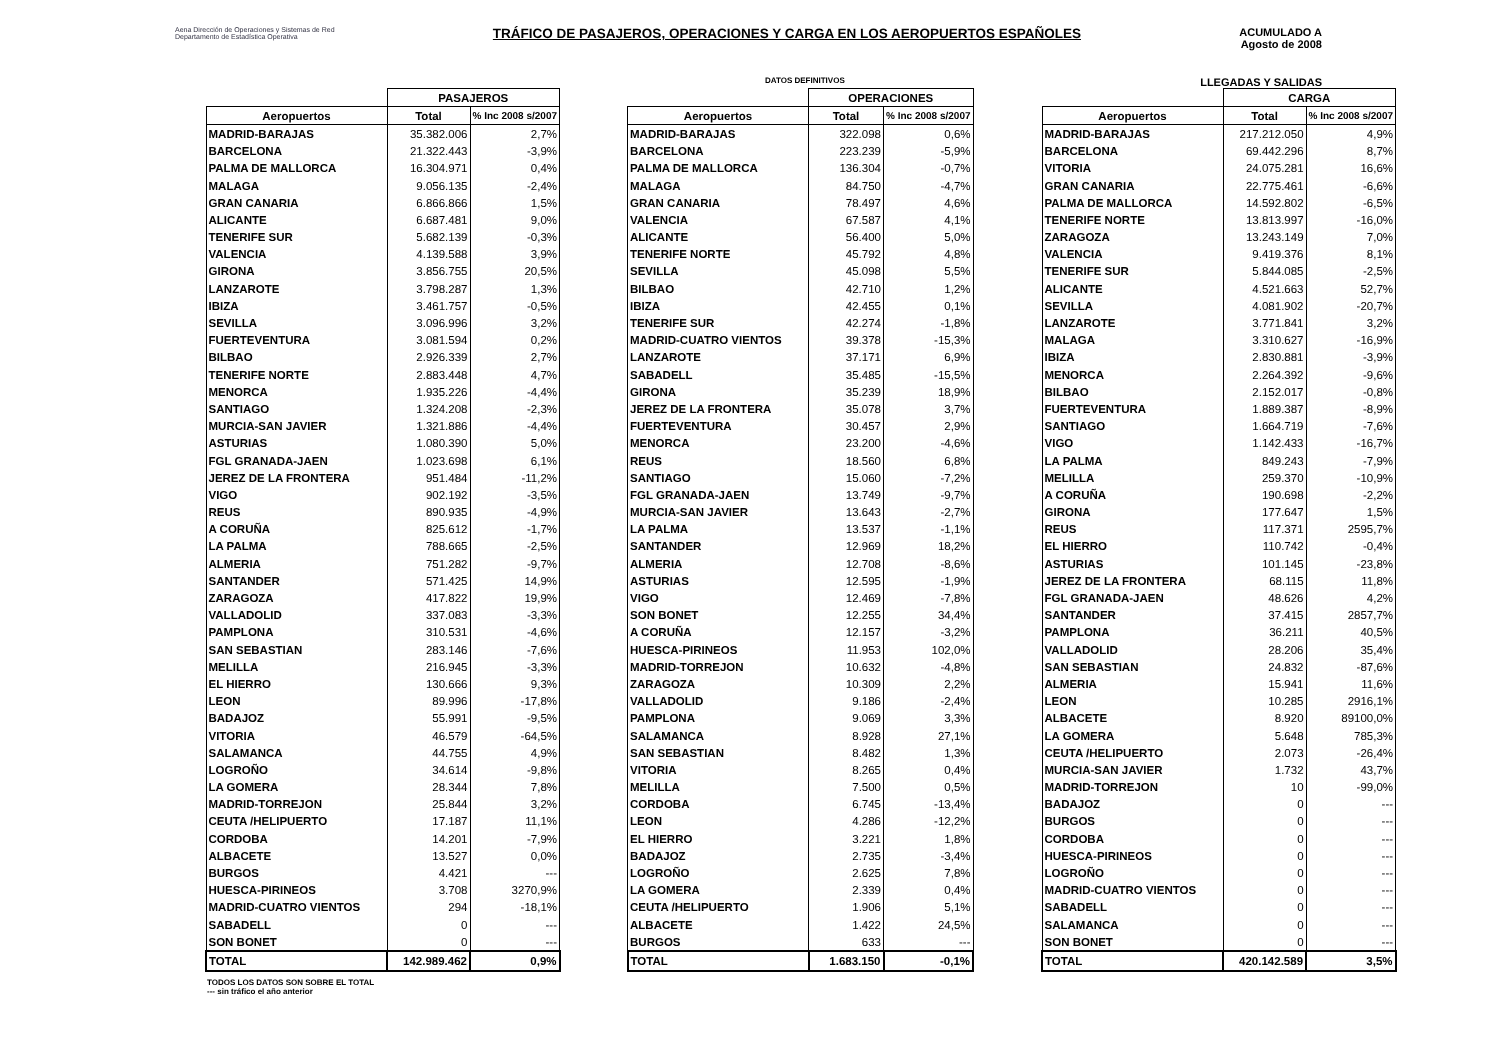Aena Dirección de Operaciones y Sistemas de Red
Departamento de Estadística Operativa
TRÁFICO DE PASAJEROS, OPERACIONES Y CARGA EN LOS AEROPUERTOS ESPAÑOLES
ACUMULADO A
Agosto de 2008
DATOS DEFINITIVOS LLEGADAS Y SALIDAS
| | PASAJEROS | |
| --- | --- | --- |
| Aeropuertos | Total | % Inc 2008 s/2007 |
| MADRID-BARAJAS | 35.382.006 | 2,7% |
| BARCELONA | 21.322.443 | -3,9% |
| PALMA DE MALLORCA | 16.304.971 | 0,4% |
| MALAGA | 9.056.135 | -2,4% |
| GRAN CANARIA | 6.866.866 | 1,5% |
| ALICANTE | 6.687.481 | 9,0% |
| TENERIFE SUR | 5.682.139 | -0,3% |
| VALENCIA | 4.139.588 | 3,9% |
| GIRONA | 3.856.755 | 20,5% |
| LANZAROTE | 3.798.287 | 1,3% |
| IBIZA | 3.461.757 | -0,5% |
| SEVILLA | 3.096.996 | 3,2% |
| FUERTEVENTURA | 3.081.594 | 0,2% |
| BILBAO | 2.926.339 | 2,7% |
| TENERIFE NORTE | 2.883.448 | 4,7% |
| MENORCA | 1.935.226 | -4,4% |
| SANTIAGO | 1.324.208 | -2,3% |
| MURCIA-SAN JAVIER | 1.321.886 | -4,4% |
| ASTURIAS | 1.080.390 | 5,0% |
| FGL GRANADA-JAEN | 1.023.698 | 6,1% |
| JEREZ DE LA FRONTERA | 951.484 | -11,2% |
| VIGO | 902.192 | -3,5% |
| REUS | 890.935 | -4,9% |
| A CORUÑA | 825.612 | -1,7% |
| LA PALMA | 788.665 | -2,5% |
| ALMERIA | 751.282 | -9,7% |
| SANTANDER | 571.425 | 14,9% |
| ZARAGOZA | 417.822 | 19,9% |
| VALLADOLID | 337.083 | -3,3% |
| PAMPLONA | 310.531 | -4,6% |
| SAN SEBASTIAN | 283.146 | -7,6% |
| MELILLA | 216.945 | -3,3% |
| EL HIERRO | 130.666 | 9,3% |
| LEON | 89.996 | -17,8% |
| BADAJOZ | 55.991 | -9,5% |
| VITORIA | 46.579 | -64,5% |
| SALAMANCA | 44.755 | 4,9% |
| LOGROÑO | 34.614 | -9,8% |
| LA GOMERA | 28.344 | 7,8% |
| MADRID-TORREJON | 25.844 | 3,2% |
| CEUTA /HELIPUERTO | 17.187 | 11,1% |
| CORDOBA | 14.201 | -7,9% |
| ALBACETE | 13.527 | 0,0% |
| BURGOS | 4.421 | --- |
| HUESCA-PIRINEOS | 3.708 | 3270,9% |
| MADRID-CUATRO VIENTOS | 294 | -18,1% |
| SABADELL | 0 | --- |
| SON BONET | 0 | --- |
| TOTAL | 142.989.462 | 0,9% |
| | OPERACIONES | |
| --- | --- | --- |
| Aeropuertos | Total | % Inc 2008 s/2007 |
| MADRID-BARAJAS | 322.098 | 0,6% |
| BARCELONA | 223.239 | -5,9% |
| PALMA DE MALLORCA | 136.304 | -0,7% |
| MALAGA | 84.750 | -4,7% |
| GRAN CANARIA | 78.497 | 4,6% |
| VALENCIA | 67.587 | 4,1% |
| ALICANTE | 56.400 | 5,0% |
| TENERIFE NORTE | 45.792 | 4,8% |
| SEVILLA | 45.098 | 5,5% |
| BILBAO | 42.710 | 1,2% |
| IBIZA | 42.455 | 0,1% |
| TENERIFE SUR | 42.274 | -1,8% |
| MADRID-CUATRO VIENTOS | 39.378 | -15,3% |
| LANZAROTE | 37.171 | 6,9% |
| SABADELL | 35.485 | -15,5% |
| GIRONA | 35.239 | 18,9% |
| JEREZ DE LA FRONTERA | 35.078 | 3,7% |
| FUERTEVENTURA | 30.457 | 2,9% |
| MENORCA | 23.200 | -4,6% |
| REUS | 18.560 | 6,8% |
| SANTIAGO | 15.060 | -7,2% |
| FGL GRANADA-JAEN | 13.749 | -9,7% |
| MURCIA-SAN JAVIER | 13.643 | -2,7% |
| LA PALMA | 13.537 | -1,1% |
| SANTANDER | 12.969 | 18,2% |
| ALMERIA | 12.708 | -8,6% |
| ASTURIAS | 12.595 | -1,9% |
| VIGO | 12.469 | -7,8% |
| SON BONET | 12.255 | 34,4% |
| A CORUÑA | 12.157 | -3,2% |
| HUESCA-PIRINEOS | 11.953 | 102,0% |
| MADRID-TORREJON | 10.632 | -4,8% |
| ZARAGOZA | 10.309 | 2,2% |
| VALLADOLID | 9.186 | -2,4% |
| PAMPLONA | 9.069 | 3,3% |
| SALAMANCA | 8.928 | 27,1% |
| SAN SEBASTIAN | 8.482 | 1,3% |
| VITORIA | 8.265 | 0,4% |
| MELILLA | 7.500 | 0,5% |
| CORDOBA | 6.745 | -13,4% |
| LEON | 4.286 | -12,2% |
| EL HIERRO | 3.221 | 1,8% |
| BADAJOZ | 2.735 | -3,4% |
| LOGROÑO | 2.625 | 7,8% |
| LA GOMERA | 2.339 | 0,4% |
| CEUTA /HELIPUERTO | 1.906 | 5,1% |
| ALBACETE | 1.422 | 24,5% |
| BURGOS | 633 | --- |
| TOTAL | 1.683.150 | -0,1% |
| | CARGA | |
| --- | --- | --- |
| Aeropuertos | Total | % Inc 2008 s/2007 |
| MADRID-BARAJAS | 217.212.050 | 4,9% |
| BARCELONA | 69.442.296 | 8,7% |
| VITORIA | 24.075.281 | 16,6% |
| GRAN CANARIA | 22.775.461 | -6,6% |
| PALMA DE MALLORCA | 14.592.802 | -6,5% |
| TENERIFE NORTE | 13.813.997 | -16,0% |
| ZARAGOZA | 13.243.149 | 7,0% |
| VALENCIA | 9.419.376 | 8,1% |
| TENERIFE SUR | 5.844.085 | -2,5% |
| ALICANTE | 4.521.663 | 52,7% |
| SEVILLA | 4.081.902 | -20,7% |
| LANZAROTE | 3.771.841 | 3,2% |
| MALAGA | 3.310.627 | -16,9% |
| IBIZA | 2.830.881 | -3,9% |
| MENORCA | 2.264.392 | -9,6% |
| BILBAO | 2.152.017 | -0,8% |
| FUERTEVENTURA | 1.889.387 | -8,9% |
| SANTIAGO | 1.664.719 | -7,6% |
| VIGO | 1.142.433 | -16,7% |
| LA PALMA | 849.243 | -7,9% |
| MELILLA | 259.370 | -10,9% |
| A CORUÑA | 190.698 | -2,2% |
| GIRONA | 177.647 | 1,5% |
| REUS | 117.371 | 2595,7% |
| EL HIERRO | 110.742 | -0,4% |
| ASTURIAS | 101.145 | -23,8% |
| JEREZ DE LA FRONTERA | 68.115 | 11,8% |
| FGL GRANADA-JAEN | 48.626 | 4,2% |
| SANTANDER | 37.415 | 2857,7% |
| PAMPLONA | 36.211 | 40,5% |
| VALLADOLID | 28.206 | 35,4% |
| SAN SEBASTIAN | 24.832 | -87,6% |
| ALMERIA | 15.941 | 11,6% |
| LEON | 10.285 | 2916,1% |
| ALBACETE | 8.920 | 89100,0% |
| LA GOMERA | 5.648 | 785,3% |
| CEUTA /HELIPUERTO | 2.073 | -26,4% |
| MURCIA-SAN JAVIER | 1.732 | 43,7% |
| MADRID-TORREJON | 10 | -99,0% |
| BADAJOZ | 0 | --- |
| BURGOS | 0 | --- |
| CORDOBA | 0 | --- |
| HUESCA-PIRINEOS | 0 | --- |
| LOGROÑO | 0 | --- |
| MADRID-CUATRO VIENTOS | 0 | --- |
| SABADELL | 0 | --- |
| SALAMANCA | 0 | --- |
| SON BONET | 0 | --- |
| TOTAL | 420.142.589 | 3,5% |
TODOS LOS DATOS SON SOBRE EL TOTAL
--- sin tráfico el año anterior